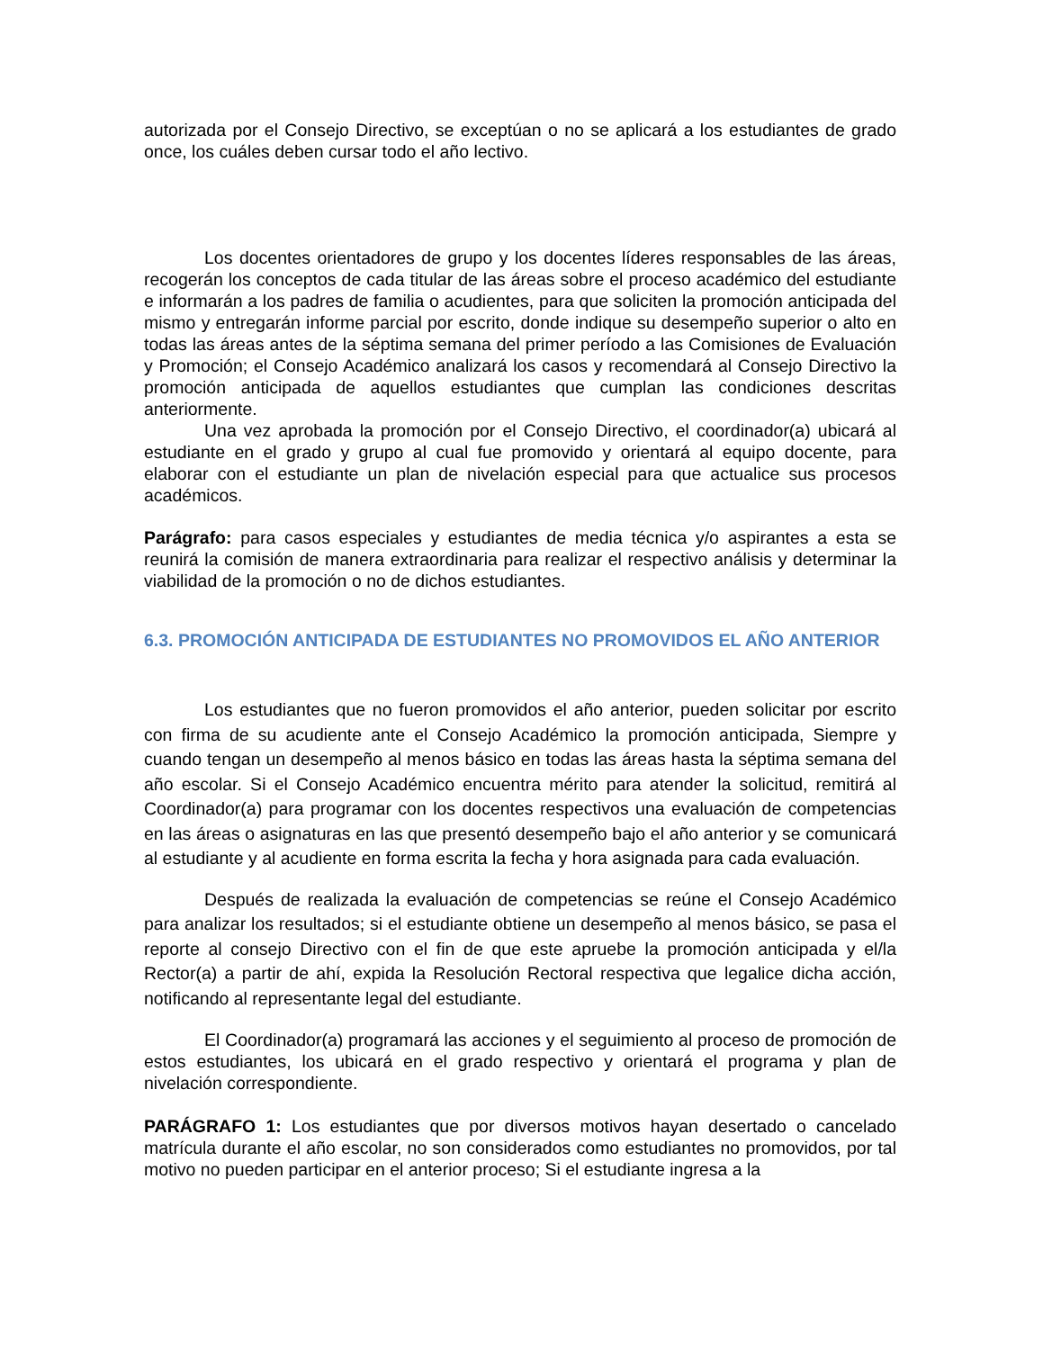autorizada por el Consejo Directivo, se exceptúan o no se aplicará a los estudiantes de grado once, los cuáles deben cursar todo el año lectivo.
Los docentes orientadores de grupo y los docentes líderes responsables de las áreas, recogerán los conceptos de cada titular de las áreas sobre el proceso académico del estudiante e informarán a los padres de familia o acudientes, para que soliciten la promoción anticipada del mismo y entregarán informe parcial por escrito, donde indique su desempeño superior o alto en todas las áreas antes de la séptima semana del primer período a las Comisiones de Evaluación y Promoción; el Consejo Académico analizará los casos y recomendará al Consejo Directivo la promoción anticipada de aquellos estudiantes que cumplan las condiciones descritas anteriormente.
Una vez aprobada la promoción por el Consejo Directivo, el coordinador(a) ubicará al estudiante en el grado y grupo al cual fue promovido y orientará al equipo docente, para elaborar con el estudiante un plan de nivelación especial para que actualice sus procesos académicos.
Parágrafo: para casos especiales y estudiantes de media técnica y/o aspirantes a esta se reunirá la comisión de manera extraordinaria para realizar el respectivo análisis y determinar la viabilidad de la promoción o no de dichos estudiantes.
6.3. PROMOCIÓN ANTICIPADA DE ESTUDIANTES NO PROMOVIDOS EL AÑO ANTERIOR
Los estudiantes que no fueron promovidos el año anterior, pueden solicitar por escrito con firma de su acudiente ante el Consejo Académico la promoción anticipada, Siempre y cuando tengan un desempeño al menos básico en todas las áreas hasta la séptima semana del año escolar. Si el Consejo Académico encuentra mérito para atender la solicitud, remitirá al Coordinador(a) para programar con los docentes respectivos una evaluación de competencias en las áreas o asignaturas en las que presentó desempeño bajo el año anterior y se comunicará al estudiante y al acudiente en forma escrita la fecha y hora asignada para cada evaluación.
Después de realizada la evaluación de competencias se reúne el Consejo Académico para analizar los resultados; si el estudiante obtiene un desempeño al menos básico, se pasa el reporte al consejo Directivo con el fin de que este apruebe la promoción anticipada y el/la Rector(a) a partir de ahí, expida la Resolución Rectoral respectiva que legalice dicha acción, notificando al representante legal del estudiante.
El Coordinador(a) programará las acciones y el seguimiento al proceso de promoción de estos estudiantes, los ubicará en el grado respectivo y orientará el programa y plan de nivelación correspondiente.
PARÁGRAFO 1: Los estudiantes que por diversos motivos hayan desertado o cancelado matrícula durante el año escolar, no son considerados como estudiantes no promovidos, por tal motivo no pueden participar en el anterior proceso; Si el estudiante ingresa a la